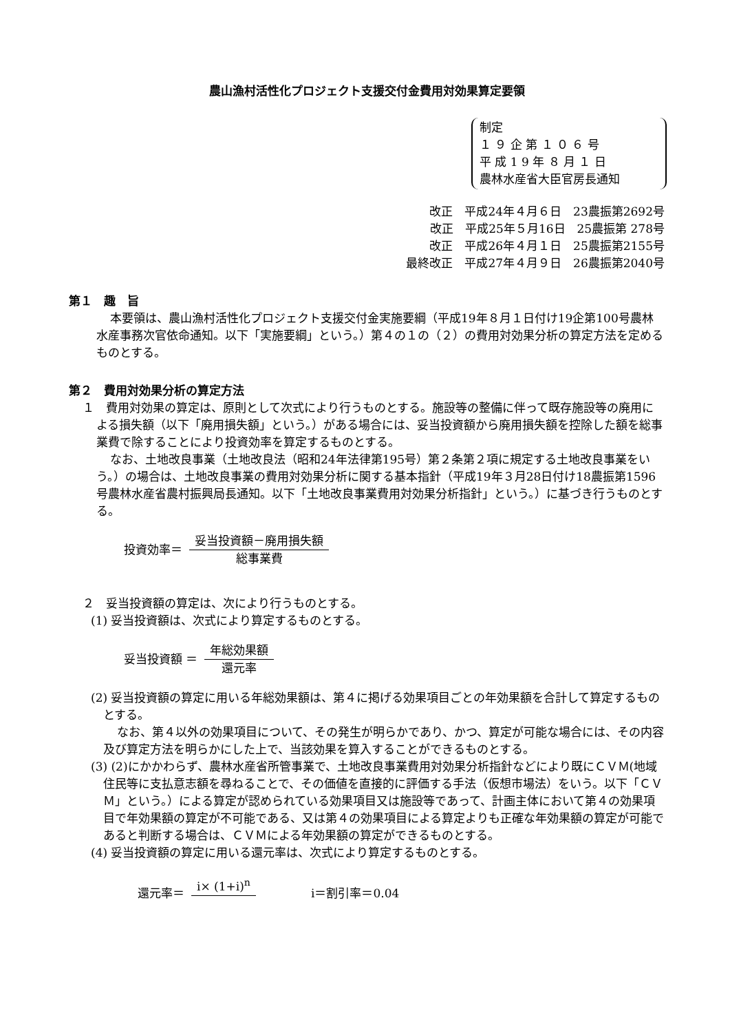農山漁村活性化プロジェクト支援交付金費用対効果算定要領
制定
１ ９ 企 第 １ ０ ６ 号
平 成 1 9 年 ８ 月 １ 日
農林水産省大臣官房長通知
改正　平成24年４月６日　23農振第2692号
改正　平成25年５月16日　25農振第 278号
改正　平成26年４月１日　25農振第2155号
最終改正　平成27年４月９日　26農振第2040号
第１　趣　旨
本要領は、農山漁村活性化プロジェクト支援交付金実施要綱（平成19年８月１日付け19企第100号農林水産事務次官依命通知。以下「実施要綱」という。）第４の１の（２）の費用対効果分析の算定方法を定めるものとする。
第２　費用対効果分析の算定方法
１　費用対効果の算定は、原則として次式により行うものとする。施設等の整備に伴って既存施設等の廃用による損失額（以下「廃用損失額」という。）がある場合には、妥当投資額から廃用損失額を控除した額を総事業費で除することにより投資効率を算定するものとする。
なお、土地改良事業（土地改良法（昭和24年法律第195号）第２条第２項に規定する土地改良事業をいう。）の場合は、土地改良事業の費用対効果分析に関する基本指針（平成19年３月28日付け18農振第1596号農林水産省農村振興局長通知。以下「土地改良事業費用対効果分析指針」という。）に基づき行うものとする。
投資効率＝
妥当投資額－廃用損失額
総事業費
２　妥当投資額の算定は、次により行うものとする。
(1) 妥当投資額は、次式により算定するものとする。
妥当投資額 ＝
年総効果額
還元率
(2) 妥当投資額の算定に用いる年総効果額は、第４に掲げる効果項目ごとの年効果額を合計して算定するものとする。
なお、第４以外の効果項目について、その発生が明らかであり、かつ、算定が可能な場合には、その内容及び算定方法を明らかにした上で、当該効果を算入することができるものとする。
(3) (2)にかかわらず、農林水産省所管事業で、土地改良事業費用対効果分析指針などにより既にＣＶＭ(地域住民等に支払意志額を尋ねることで、その価値を直接的に評価する手法（仮想市場法）をいう。以下「ＣＶＭ」という。）による算定が認められている効果項目又は施設等であって、計画主体において第４の効果項目で年効果額の算定が不可能である、又は第４の効果項目による算定よりも正確な年効果額の算定が可能であると判断する場合は、ＣＶＭによる年効果額の算定ができるものとする。
(4) 妥当投資額の算定に用いる還元率は、次式により算定するものとする。
還元率＝ i× (1+i)<sup>n</sup> i＝割引率＝0.04